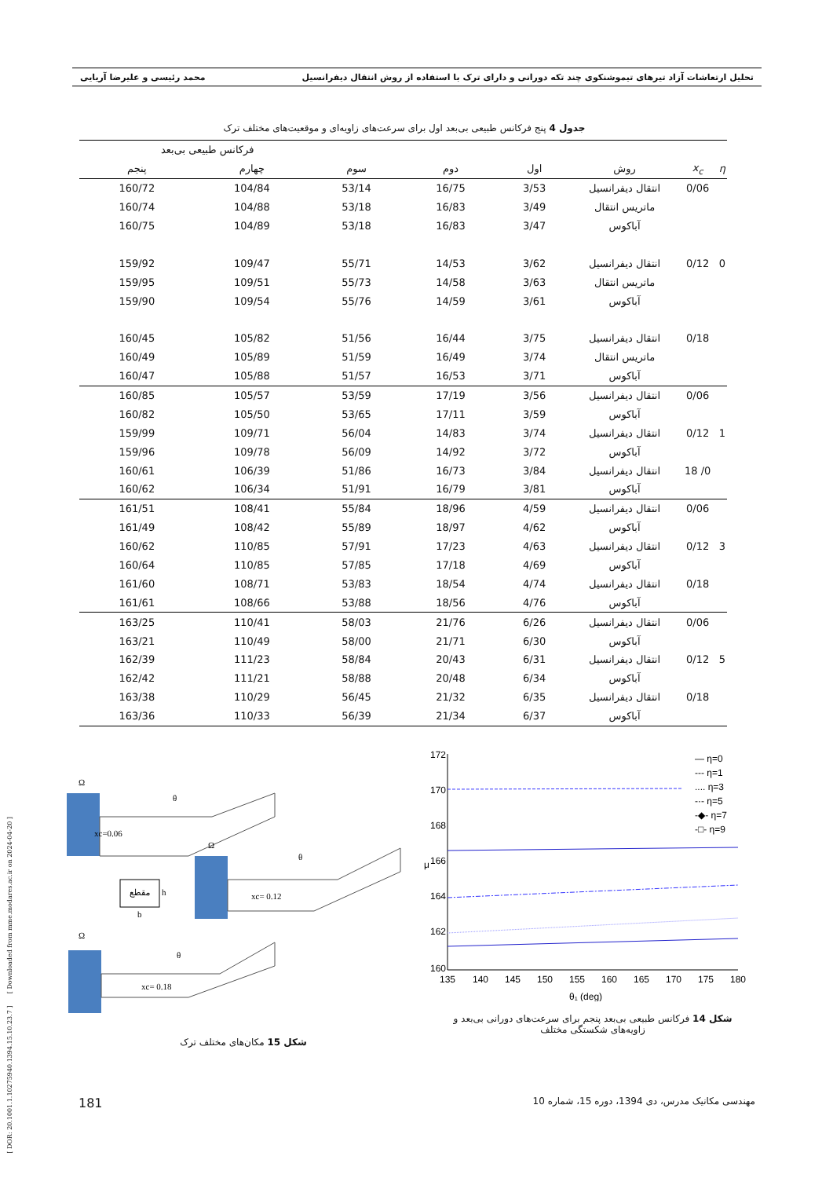تحلیل ارتعاشات آزاد تیرهای تیموشنکوی چند تکه دورانی و دارای ترک با استفاده از روش انتقال دیفرانسیل محمد رئیسی و علیرضا آریایی
جدول 4 پنج فرکانس طبیعی بی‌بعد اول برای سرعت‌های زاویه‌ای و موقعیت‌های مختلف ترک
| | | | فرکانس طبیعی بی‌بعد | | | | |
| --- | --- | --- | --- | --- | --- | --- | --- |
| η | x<sub>c</sub> | روش | اول | دوم | سوم | چهارم | پنجم |
| | 0/06 | انتقال دیفرانسیل | 3/53 | 16/75 | 53/14 | 104/84 | 160/72 |
| | | ماتریس انتقال | 3/49 | 16/83 | 53/18 | 104/88 | 160/74 |
| | | آباکوس | 3/47 | 16/83 | 53/18 | 104/89 | 160/75 |
| 0 | 0/12 | انتقال دیفرانسیل | 3/62 | 14/53 | 55/71 | 109/47 | 159/92 |
| | | ماتریس انتقال | 3/63 | 14/58 | 55/73 | 109/51 | 159/95 |
| | | آباکوس | 3/61 | 14/59 | 55/76 | 109/54 | 159/90 |
| | 0/18 | انتقال دیفرانسیل | 3/75 | 16/44 | 51/56 | 105/82 | 160/45 |
| | | ماتریس انتقال | 3/74 | 16/49 | 51/59 | 105/89 | 160/49 |
| | | آباکوس | 3/71 | 16/53 | 51/57 | 105/88 | 160/47 |
| | 0/06 | انتقال دیفرانسیل | 3/56 | 17/19 | 53/59 | 105/57 | 160/85 |
| | | آباکوس | 3/59 | 17/11 | 53/65 | 105/50 | 160/82 |
| 1 | 0/12 | انتقال دیفرانسیل | 3/74 | 14/83 | 56/04 | 109/71 | 159/99 |
| | | آباکوس | 3/72 | 14/92 | 56/09 | 109/78 | 159/96 |
| | 0/ 18 | انتقال دیفرانسیل | 3/84 | 16/73 | 51/86 | 106/39 | 160/61 |
| | | آباکوس | 3/81 | 16/79 | 51/91 | 106/34 | 160/62 |
| | 0/06 | انتقال دیفرانسیل | 4/59 | 18/96 | 55/84 | 108/41 | 161/51 |
| | | آباکوس | 4/62 | 18/97 | 55/89 | 108/42 | 161/49 |
| 3 | 0/12 | انتقال دیفرانسیل | 4/63 | 17/23 | 57/91 | 110/85 | 160/62 |
| | | آباکوس | 4/69 | 17/18 | 57/85 | 110/85 | 160/64 |
| | 0/18 | انتقال دیفرانسیل | 4/74 | 18/54 | 53/83 | 108/71 | 161/60 |
| | | آباکوس | 4/76 | 18/56 | 53/88 | 108/66 | 161/61 |
| | 0/06 | انتقال دیفرانسیل | 6/26 | 21/76 | 58/03 | 110/41 | 163/25 |
| | | آباکوس | 6/30 | 21/71 | 58/00 | 110/49 | 163/21 |
| 5 | 0/12 | انتقال دیفرانسیل | 6/31 | 20/43 | 58/84 | 111/23 | 162/39 |
| | | آباکوس | 6/34 | 20/48 | 58/88 | 111/21 | 162/42 |
| | 0/18 | انتقال دیفرانسیل | 6/35 | 21/32 | 56/45 | 110/29 | 163/38 |
| | | آباکوس | 6/37 | 21/34 | 56/39 | 110/33 | 163/36 |
172
170
168
166
164
162
160
μ
135
140
145
150
155
160
165
170
175
180
θ₁ (deg)
— η=0
--- η=1
.... η=3
-·- η=5
-◆- η=7
-□- η=9
شکل 14 فرکانس طبیعی بی‌بعد پنجم برای سرعت‌های دورانی بی‌بعد و زاویه‌های شکستگی مختلف
xc=0.06
θ
Ω
xc= 0.12
θ
Ω
xc= 0.18
θ
Ω
مقطع
h
b
شکل 15 مکان‌های مختلف ترک
181 مهندسی مکانیک مدرس، دی 1394، دوره 15، شماره 10
[ DOR: 20.1001.1.10275940.1394.15.10.23.7 ] [ Downloaded from mme.modares.ac.ir on 2024-04-20 ]